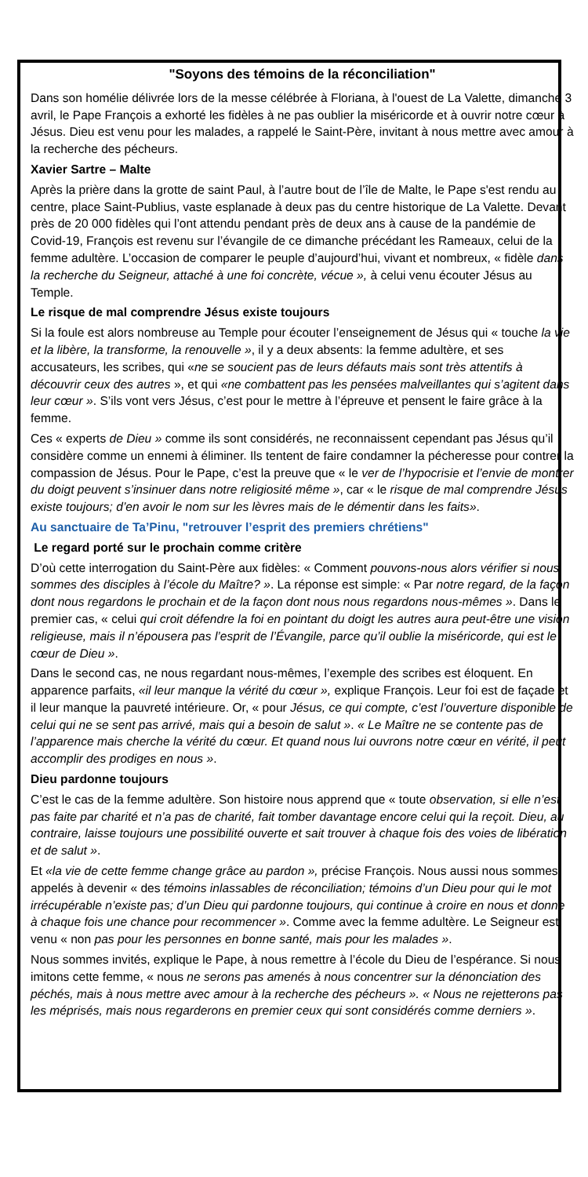"Soyons des témoins de la réconciliation"
Dans son homélie délivrée lors de la messe célébrée à Floriana, à l'ouest de La Valette, dimanche 3 avril, le Pape François a exhorté les fidèles à ne pas oublier la miséricorde et à ouvrir notre cœur à Jésus. Dieu est venu pour les malades, a rappelé le Saint-Père, invitant à nous mettre avec amour à la recherche des pécheurs.
Xavier Sartre – Malte
Après la prière dans la grotte de saint Paul, à l’autre bout de l’île de Malte, le Pape s'est rendu au centre, place Saint-Publius, vaste esplanade à deux pas du centre historique de La Valette. Devant près de 20 000 fidèles qui l’ont attendu pendant près de deux ans à cause de la pandémie de Covid-19, François est revenu sur l’évangile de ce dimanche précédant les Rameaux, celui de la femme adultère. L’occasion de comparer le peuple d’aujourd’hui, vivant et nombreux, « fidèle dans la recherche du Seigneur, attaché à une foi concrète, vécue », à celui venu écouter Jésus au Temple.
Le risque de mal comprendre Jésus existe toujours
Si la foule est alors nombreuse au Temple pour écouter l’enseignement de Jésus qui « touche la vie et la libère, la transforme, la renouvelle », il y a deux absents: la femme adultère, et ses accusateurs, les scribes, qui «ne se soucient pas de leurs défauts mais sont très attentifs à découvrir ceux des autres », et qui «ne combattent pas les pensées malveillantes qui s’agitent dans leur cœur ». S’ils vont vers Jésus, c’est pour le mettre à l’épreuve et pensent le faire grâce à la femme.
Ces « experts de Dieu » comme ils sont considérés, ne reconnaissent cependant pas Jésus qu’il considère comme un ennemi à éliminer. Ils tentent de faire condamner la pécheresse pour contrer la compassion de Jésus. Pour le Pape, c’est la preuve que « le ver de l’hypocrisie et l’envie de montrer du doigt peuvent s’insinuer dans notre religiosité même », car « le risque de mal comprendre Jésus existe toujours; d’en avoir le nom sur les lèvres mais de le démentir dans les faits».
Au sanctuaire de Ta’Pinu, "retrouver l’esprit des premiers chrétiens"
Le regard porté sur le prochain comme critère
D’où cette interrogation du Saint-Père aux fidèles: « Comment pouvons-nous alors vérifier si nous sommes des disciples à l’école du Maître? ». La réponse est simple: « Par notre regard, de la façon dont nous regardons le prochain et de la façon dont nous nous regardons nous-mêmes ». Dans le premier cas, « celui qui croit défendre la foi en pointant du doigt les autres aura peut-être une vision religieuse, mais il n’épousera pas l’esprit de l’Évangile, parce qu’il oublie la miséricorde, qui est le cœur de Dieu ».
Dans le second cas, ne nous regardant nous-mêmes, l’exemple des scribes est éloquent. En apparence parfaits, «il leur manque la vérité du cœur », explique François. Leur foi est de façade et il leur manque la pauvreté intérieure. Or, « pour Jésus, ce qui compte, c’est l’ouverture disponible de celui qui ne se sent pas arrivé, mais qui a besoin de salut ». « Le Maître ne se contente pas de l’apparence mais cherche la vérité du cœur. Et quand nous lui ouvrons notre cœur en vérité, il peut accomplir des prodiges en nous ».
Dieu pardonne toujours
C’est le cas de la femme adultère. Son histoire nous apprend que « toute observation, si elle n’est pas faite par charité et n’a pas de charité, fait tomber davantage encore celui qui la reçoit. Dieu, au contraire, laisse toujours une possibilité ouverte et sait trouver à chaque fois des voies de libération et de salut ».
Et «la vie de cette femme change grâce au pardon », précise François. Nous aussi nous sommes appelés à devenir « des témoins inlassables de réconciliation; témoins d’un Dieu pour qui le mot irrécupérable n’existe pas; d’un Dieu qui pardonne toujours, qui continue à croire en nous et donne à chaque fois une chance pour recommencer ». Comme avec la femme adultère. Le Seigneur est venu « non pas pour les personnes en bonne santé, mais pour les malades ».
Nous sommes invités, explique le Pape, à nous remettre à l’école du Dieu de l’espérance. Si nous imitons cette femme, « nous ne serons pas amenés à nous concentrer sur la dénonciation des péchés, mais à nous mettre avec amour à la recherche des pécheurs ». « Nous ne rejetterons pas les méprisés, mais nous regarderons en premier ceux qui sont considérés comme derniers ».